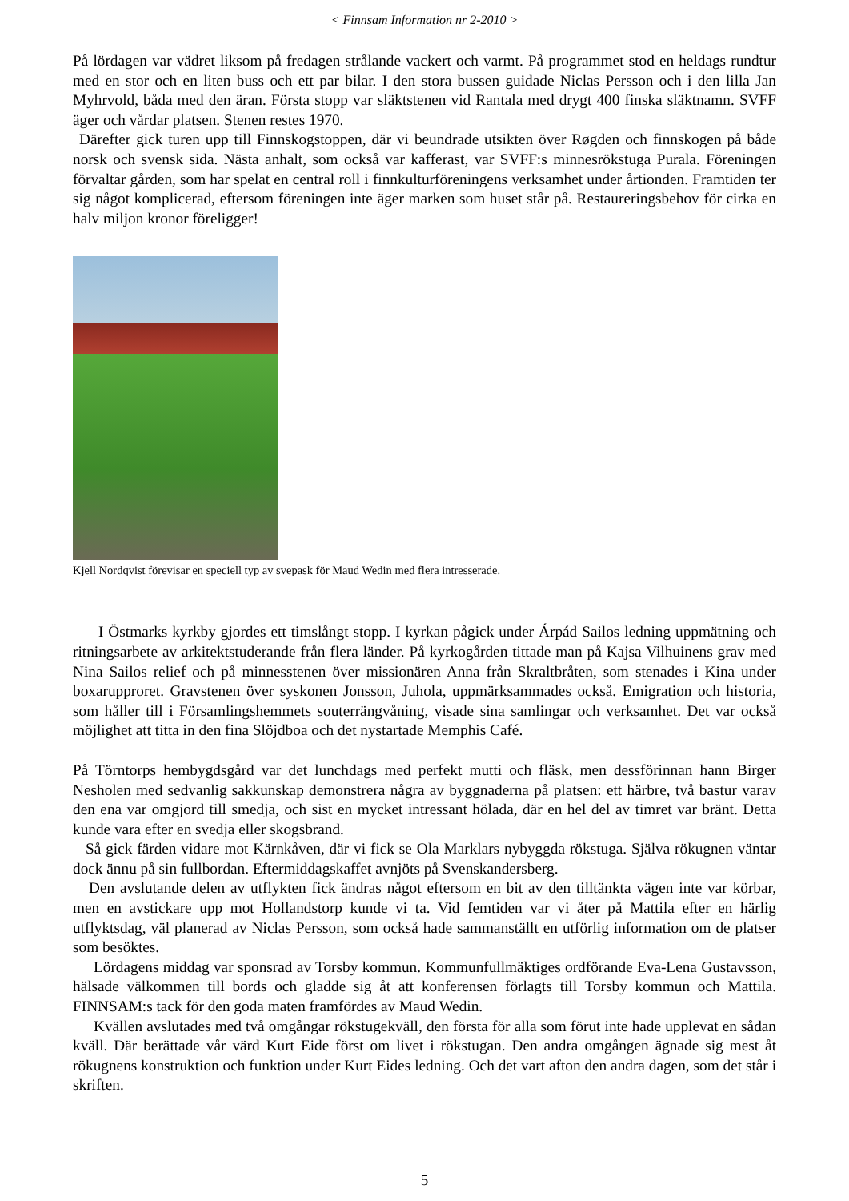< Finnsam Information nr 2-2010 >
På lördagen var vädret liksom på fredagen strålande vackert och varmt. På programmet stod en heldags rundtur med en stor och en liten buss och ett par bilar. I den stora bussen guidade Niclas Persson och i den lilla Jan Myhrvold, båda med den äran. Första stopp var släktstenen vid Rantala med drygt 400 finska släktnamn. SVFF äger och vårdar platsen. Stenen restes 1970.
Därefter gick turen upp till Finnskogstoppen, där vi beundrade utsikten över Røgden och finnskogen på både norsk och svensk sida. Nästa anhalt, som också var kafferast, var SVFF:s minnesrökstuga Purala. Föreningen förvaltar gården, som har spelat en central roll i finnkulturföreningens verksamhet under årtionden. Framtiden ter sig något komplicerad, eftersom föreningen inte äger marken som huset står på. Restaureringsbehov för cirka en halv miljon kronor föreligger!
Kjell Nordqvist förevisar en speciell typ av svepask för Maud Wedin med flera intresserade.
I Östmarks kyrkby gjordes ett timslångt stopp. I kyrkan pågick under Árpád Sailos ledning uppmätning och ritningsarbete av arkitektstuderande från flera länder. På kyrkogården tittade man på Kajsa Vilhuinens grav med Nina Sailos relief och på minnesstenen över missionären Anna från Skraltbråten, som stenades i Kina under boxarupproret. Gravstenen över syskonen Jonsson, Juhola, uppmärksammades också. Emigration och historia, som håller till i Församlingshemmets souterrängvåning, visade sina samlingar och verksamhet. Det var också möjlighet att titta in den fina Slöjdboa och det nystartade Memphis Café.
På Törntorps hembygdsgård var det lunchdags med perfekt mutti och fläsk, men dessförinnan hann Birger Nesholen med sedvanlig sakkunskap demonstrera några av byggnaderna på platsen: ett härbre, två bastur varav den ena var omgjord till smedja, och sist en mycket intressant hölada, där en hel del av timret var bränt. Detta kunde vara efter en svedja eller skogsbrand.
Så gick färden vidare mot Kärnkåven, där vi fick se Ola Marklars nybyggda rökstuga. Själva rökugnen väntar dock ännu på sin fullbordan. Eftermiddagskaffet avnjöts på Svenskandersberg.
Den avslutande delen av utflykten fick ändras något eftersom en bit av den tilltänkta vägen inte var körbar, men en avstickare upp mot Hollandstorp kunde vi ta. Vid femtiden var vi åter på Mattila efter en härlig utflyktsdag, väl planerad av Niclas Persson, som också hade sammanställt en utförlig information om de platser som besöktes.
Lördagens middag var sponsrad av Torsby kommun. Kommunfullmäktiges ordförande Eva-Lena Gustavsson, hälsade välkommen till bords och gladde sig åt att konferensen förlagts till Torsby kommun och Mattila. FINNSAM:s tack för den goda maten framfördes av Maud Wedin.
Kvällen avslutades med två omgångar rökstugekväll, den första för alla som förut inte hade upplevat en sådan kväll. Där berättade vår värd Kurt Eide först om livet i rökstugan. Den andra omgången ägnade sig mest åt rökugnens konstruktion och funktion under Kurt Eides ledning. Och det vart afton den andra dagen, som det står i skriften.
5